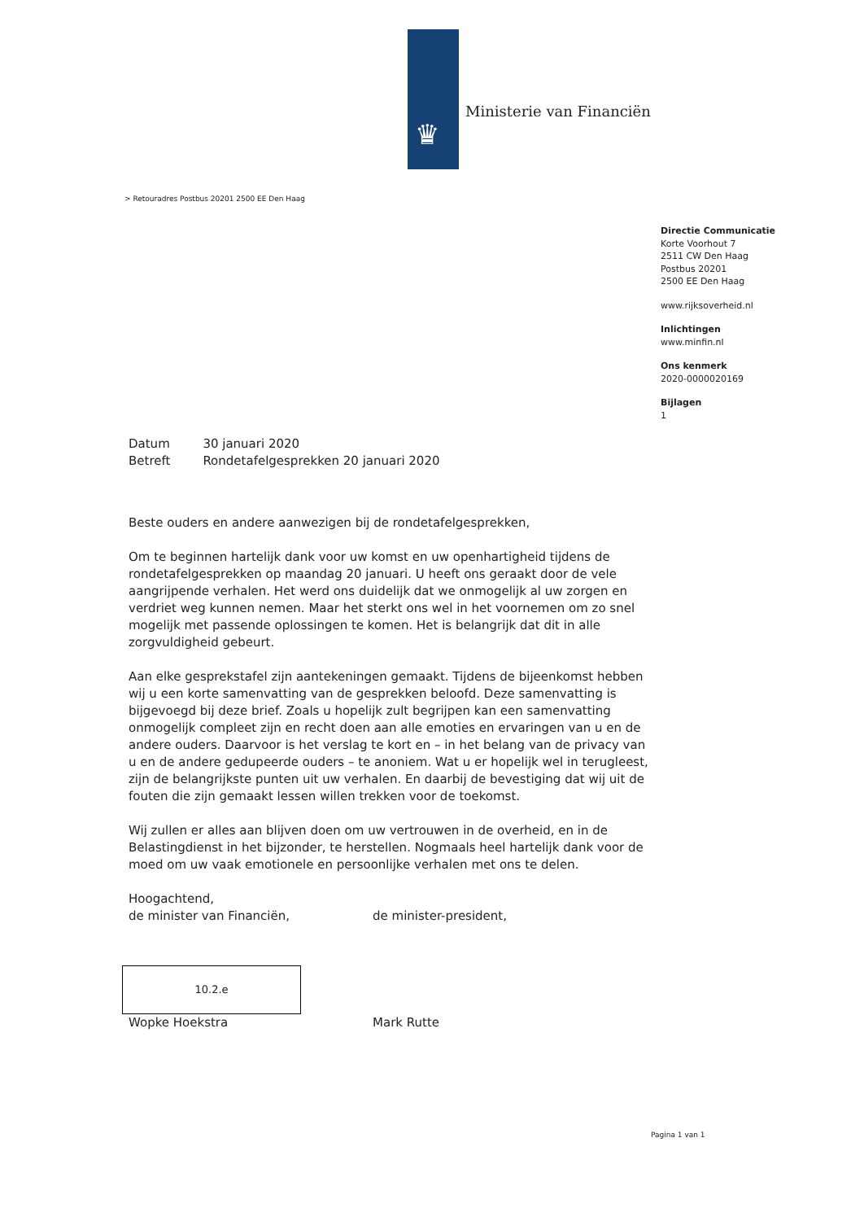♛
Ministerie van Financiën
> Retouradres Postbus 20201 2500 EE Den Haag
Directie Communicatie
Korte Voorhout 7
2511 CW Den Haag
Postbus 20201
2500 EE Den Haag
www.rijksoverheid.nl
Inlichtingen
www.minfin.nl
Ons kenmerk
2020-0000020169
Bijlagen
1
| Datum | 30 januari 2020 |
| Betreft | Rondetafelgesprekken 20 januari 2020 |
Beste ouders en andere aanwezigen bij de rondetafelgesprekken,
Om te beginnen hartelijk dank voor uw komst en uw openhartigheid tijdens de rondetafelgesprekken op maandag 20 januari. U heeft ons geraakt door de vele aangrijpende verhalen. Het werd ons duidelijk dat we onmogelijk al uw zorgen en verdriet weg kunnen nemen. Maar het sterkt ons wel in het voornemen om zo snel mogelijk met passende oplossingen te komen. Het is belangrijk dat dit in alle zorgvuldigheid gebeurt.
Aan elke gesprekstafel zijn aantekeningen gemaakt. Tijdens de bijeenkomst hebben wij u een korte samenvatting van de gesprekken beloofd. Deze samenvatting is bijgevoegd bij deze brief. Zoals u hopelijk zult begrijpen kan een samenvatting onmogelijk compleet zijn en recht doen aan alle emoties en ervaringen van u en de andere ouders. Daarvoor is het verslag te kort en – in het belang van de privacy van u en de andere gedupeerde ouders – te anoniem. Wat u er hopelijk wel in terugleest, zijn de belangrijkste punten uit uw verhalen. En daarbij de bevestiging dat wij uit de fouten die zijn gemaakt lessen willen trekken voor de toekomst.
Wij zullen er alles aan blijven doen om uw vertrouwen in de overheid, en in de Belastingdienst in het bijzonder, te herstellen. Nogmaals heel hartelijk dank voor de moed om uw vaak emotionele en persoonlijke verhalen met ons te delen.
Hoogachtend,
de minister van Financiën, de minister-president,
10.2.e
Wopke Hoekstra Mark Rutte
Pagina 1 van 1